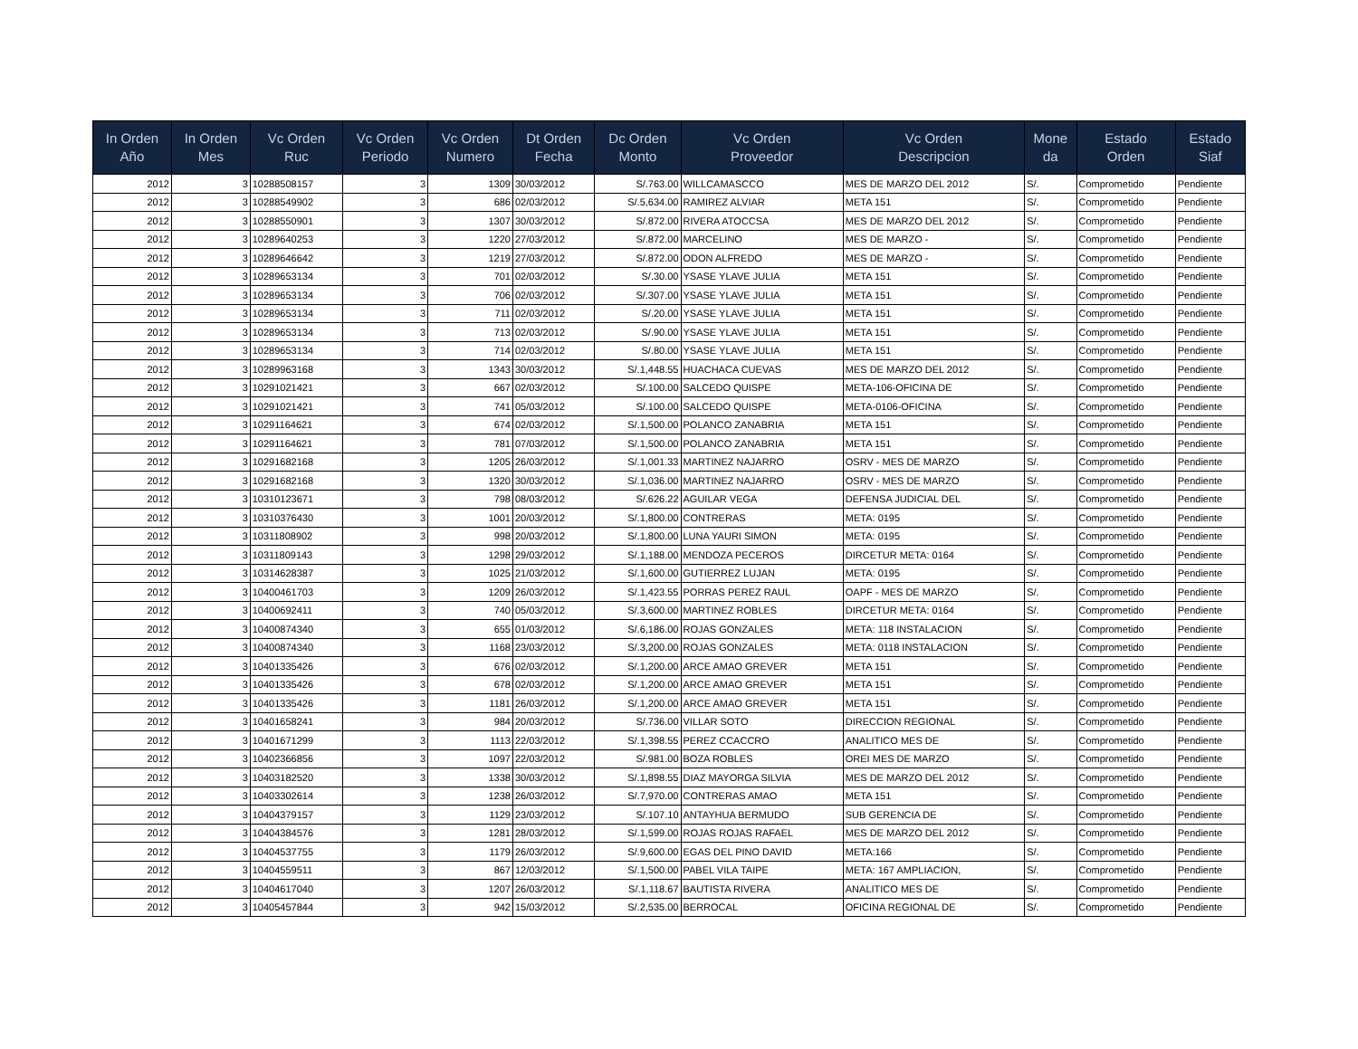| In Orden Año | In Orden Mes | Vc Orden Ruc | Vc Orden Periodo | Vc Orden Numero | Dt Orden Fecha | Dc Orden Monto | Vc Orden Proveedor | Vc Orden Descripcion | Mone da | Estado Orden | Estado Siaf |
| --- | --- | --- | --- | --- | --- | --- | --- | --- | --- | --- | --- |
| 2012 | 3 | 10288508157 | 3 | 1309 | 30/03/2012 | S/.763.00 | WILLCAMASCCO | MES DE MARZO DEL 2012 | S/. | Comprometido | Pendiente |
| 2012 | 3 | 10288549902 | 3 | 686 | 02/03/2012 | S/.5,634.00 | RAMIREZ ALVIAR | META 151 | S/. | Comprometido | Pendiente |
| 2012 | 3 | 10288550901 | 3 | 1307 | 30/03/2012 | S/.872.00 | RIVERA ATOCCSA | MES DE MARZO DEL 2012 | S/. | Comprometido | Pendiente |
| 2012 | 3 | 10289640253 | 3 | 1220 | 27/03/2012 | S/.872.00 | MARCELINO | MES DE MARZO - | S/. | Comprometido | Pendiente |
| 2012 | 3 | 10289646642 | 3 | 1219 | 27/03/2012 | S/.872.00 | ODON ALFREDO | MES DE MARZO - | S/. | Comprometido | Pendiente |
| 2012 | 3 | 10289653134 | 3 | 701 | 02/03/2012 | S/.30.00 | YSASE YLAVE JULIA | META 151 | S/. | Comprometido | Pendiente |
| 2012 | 3 | 10289653134 | 3 | 706 | 02/03/2012 | S/.307.00 | YSASE YLAVE JULIA | META 151 | S/. | Comprometido | Pendiente |
| 2012 | 3 | 10289653134 | 3 | 711 | 02/03/2012 | S/.20.00 | YSASE YLAVE JULIA | META 151 | S/. | Comprometido | Pendiente |
| 2012 | 3 | 10289653134 | 3 | 713 | 02/03/2012 | S/.90.00 | YSASE YLAVE JULIA | META 151 | S/. | Comprometido | Pendiente |
| 2012 | 3 | 10289653134 | 3 | 714 | 02/03/2012 | S/.80.00 | YSASE YLAVE JULIA | META 151 | S/. | Comprometido | Pendiente |
| 2012 | 3 | 10289963168 | 3 | 1343 | 30/03/2012 | S/.1,448.55 | HUACHACA CUEVAS | MES DE MARZO DEL 2012 | S/. | Comprometido | Pendiente |
| 2012 | 3 | 10291021421 | 3 | 667 | 02/03/2012 | S/.100.00 | SALCEDO QUISPE | META-106-OFICINA DE | S/. | Comprometido | Pendiente |
| 2012 | 3 | 10291021421 | 3 | 741 | 05/03/2012 | S/.100.00 | SALCEDO QUISPE | META-0106-OFICINA | S/. | Comprometido | Pendiente |
| 2012 | 3 | 10291164621 | 3 | 674 | 02/03/2012 | S/.1,500.00 | POLANCO ZANABRIA | META 151 | S/. | Comprometido | Pendiente |
| 2012 | 3 | 10291164621 | 3 | 781 | 07/03/2012 | S/.1,500.00 | POLANCO ZANABRIA | META 151 | S/. | Comprometido | Pendiente |
| 2012 | 3 | 10291682168 | 3 | 1205 | 26/03/2012 | S/.1,001.33 | MARTINEZ NAJARRO | OSRV - MES DE MARZO | S/. | Comprometido | Pendiente |
| 2012 | 3 | 10291682168 | 3 | 1320 | 30/03/2012 | S/.1,036.00 | MARTINEZ NAJARRO | OSRV - MES DE MARZO | S/. | Comprometido | Pendiente |
| 2012 | 3 | 10310123671 | 3 | 798 | 08/03/2012 | S/.626.22 | AGUILAR VEGA | DEFENSA JUDICIAL DEL | S/. | Comprometido | Pendiente |
| 2012 | 3 | 10310376430 | 3 | 1001 | 20/03/2012 | S/.1,800.00 | CONTRERAS | META: 0195 | S/. | Comprometido | Pendiente |
| 2012 | 3 | 10311808902 | 3 | 998 | 20/03/2012 | S/.1,800.00 | LUNA YAURI SIMON | META: 0195 | S/. | Comprometido | Pendiente |
| 2012 | 3 | 10311809143 | 3 | 1298 | 29/03/2012 | S/.1,188.00 | MENDOZA PECEROS | DIRCETUR META: 0164 | S/. | Comprometido | Pendiente |
| 2012 | 3 | 10314628387 | 3 | 1025 | 21/03/2012 | S/.1,600.00 | GUTIERREZ LUJAN | META: 0195 | S/. | Comprometido | Pendiente |
| 2012 | 3 | 10400461703 | 3 | 1209 | 26/03/2012 | S/.1,423.55 | PORRAS PEREZ RAUL | OAPF - MES DE MARZO | S/. | Comprometido | Pendiente |
| 2012 | 3 | 10400692411 | 3 | 740 | 05/03/2012 | S/.3,600.00 | MARTINEZ ROBLES | DIRCETUR META: 0164 | S/. | Comprometido | Pendiente |
| 2012 | 3 | 10400874340 | 3 | 655 | 01/03/2012 | S/.6,186.00 | ROJAS GONZALES | META: 118 INSTALACION | S/. | Comprometido | Pendiente |
| 2012 | 3 | 10400874340 | 3 | 1168 | 23/03/2012 | S/.3,200.00 | ROJAS GONZALES | META: 0118 INSTALACION | S/. | Comprometido | Pendiente |
| 2012 | 3 | 10401335426 | 3 | 676 | 02/03/2012 | S/.1,200.00 | ARCE AMAO GREVER | META 151 | S/. | Comprometido | Pendiente |
| 2012 | 3 | 10401335426 | 3 | 678 | 02/03/2012 | S/.1,200.00 | ARCE AMAO GREVER | META 151 | S/. | Comprometido | Pendiente |
| 2012 | 3 | 10401335426 | 3 | 1181 | 26/03/2012 | S/.1,200.00 | ARCE AMAO GREVER | META 151 | S/. | Comprometido | Pendiente |
| 2012 | 3 | 10401658241 | 3 | 984 | 20/03/2012 | S/.736.00 | VILLAR SOTO | DIRECCION REGIONAL | S/. | Comprometido | Pendiente |
| 2012 | 3 | 10401671299 | 3 | 1113 | 22/03/2012 | S/.1,398.55 | PEREZ CCACCRO | ANALITICO MES DE | S/. | Comprometido | Pendiente |
| 2012 | 3 | 10402366856 | 3 | 1097 | 22/03/2012 | S/.981.00 | BOZA ROBLES | OREI MES DE MARZO | S/. | Comprometido | Pendiente |
| 2012 | 3 | 10403182520 | 3 | 1338 | 30/03/2012 | S/.1,898.55 | DIAZ MAYORGA SILVIA | MES DE MARZO DEL 2012 | S/. | Comprometido | Pendiente |
| 2012 | 3 | 10403302614 | 3 | 1238 | 26/03/2012 | S/.7,970.00 | CONTRERAS AMAO | META 151 | S/. | Comprometido | Pendiente |
| 2012 | 3 | 10404379157 | 3 | 1129 | 23/03/2012 | S/.107.10 | ANTAYHUA BERMUDO | SUB GERENCIA DE | S/. | Comprometido | Pendiente |
| 2012 | 3 | 10404384576 | 3 | 1281 | 28/03/2012 | S/.1,599.00 | ROJAS ROJAS RAFAEL | MES DE MARZO DEL 2012 | S/. | Comprometido | Pendiente |
| 2012 | 3 | 10404537755 | 3 | 1179 | 26/03/2012 | S/.9,600.00 | EGAS DEL PINO DAVID | META:166 | S/. | Comprometido | Pendiente |
| 2012 | 3 | 10404559511 | 3 | 867 | 12/03/2012 | S/.1,500.00 | PABEL VILA TAIPE | META: 167 AMPLIACION, | S/. | Comprometido | Pendiente |
| 2012 | 3 | 10404617040 | 3 | 1207 | 26/03/2012 | S/.1,118.67 | BAUTISTA RIVERA | ANALITICO MES DE | S/. | Comprometido | Pendiente |
| 2012 | 3 | 10405457844 | 3 | 942 | 15/03/2012 | S/.2,535.00 | BERROCAL | OFICINA REGIONAL DE | S/. | Comprometido | Pendiente |